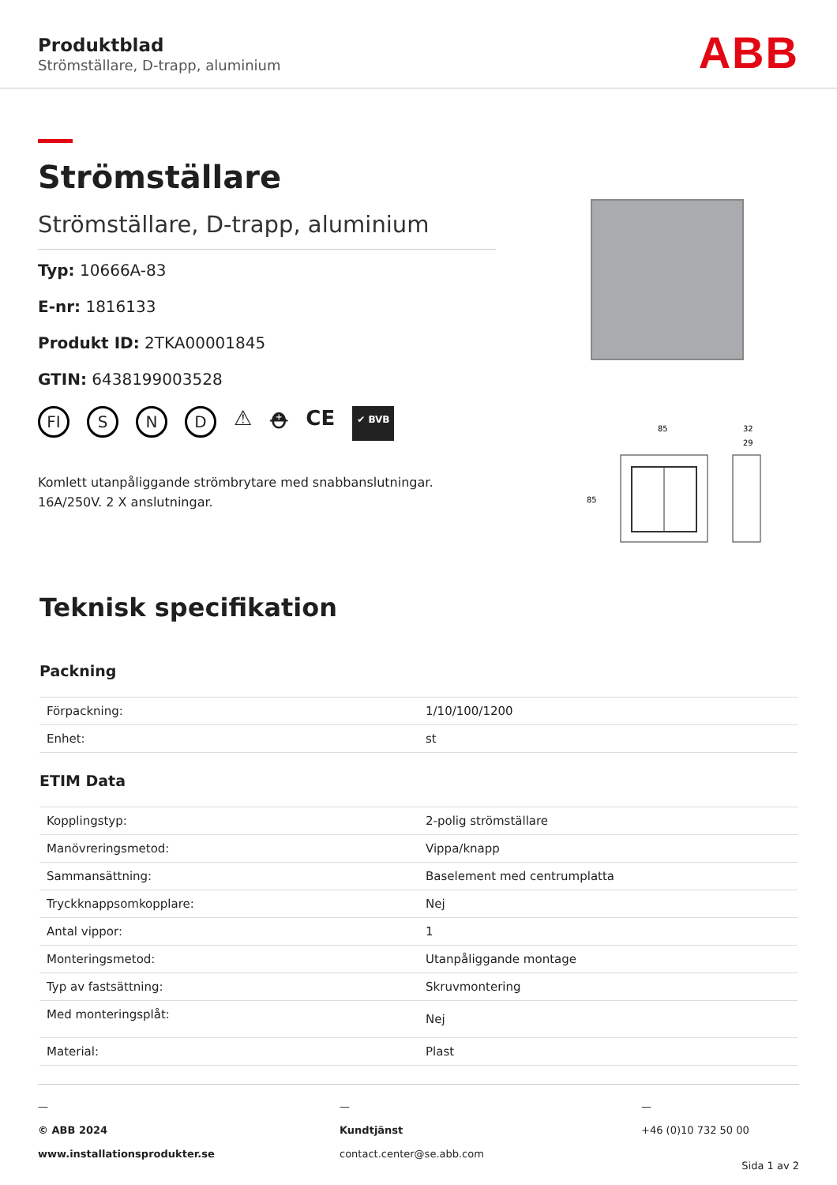Produktblad
Strömställare, D-trapp, aluminium
ABB
Strömställare
Strömställare, D-trapp, aluminium
Typ: 10666A-83
E-nr: 1816133
Produkt ID: 2TKA00001845
GTIN: 6438199003528
FI S N D ⚠ ⛑ CE ✔ BVB
Komlett utanpåliggande strömbrytare med snabbanslutningar.
16A/250V. 2 X anslutningar.
85
85
32
29
Teknisk specifikation
Packning
| Förpackning: | 1/10/100/1200 |
| Enhet: | st |
ETIM Data
| Kopplingstyp: | 2-polig strömställare |
| Manövreringsmetod: | Vippa/knapp |
| Sammansättning: | Baselement med centrumplatta |
| Tryckknappsomkopplare: | Nej |
| Antal vippor: | 1 |
| Monteringsmetod: | Utanpåliggande montage |
| Typ av fastsättning: | Skruvmontering |
| Med monteringsplåt: | Nej |
| Material: | Plast |
—
© ABB 2024
www.installationsprodukter.se
—
Kundtjänst
contact.center@se.abb.com
—
+46 (0)10 732 50 00
Sida 1 av 2